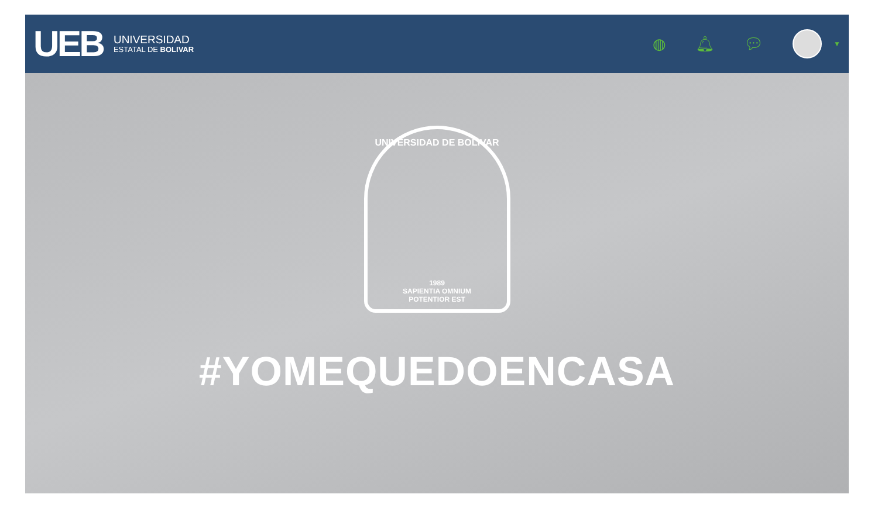UEB
UNIVERSIDAD
ESTATAL DE BOLIVAR
◍ 🔔︎ 💬︎ ▼
UNIVERSIDAD DE BOLIVAR
1989
SAPIENTIA OMNIUM
POTENTIOR EST
#YOMEQUEDOENCASA